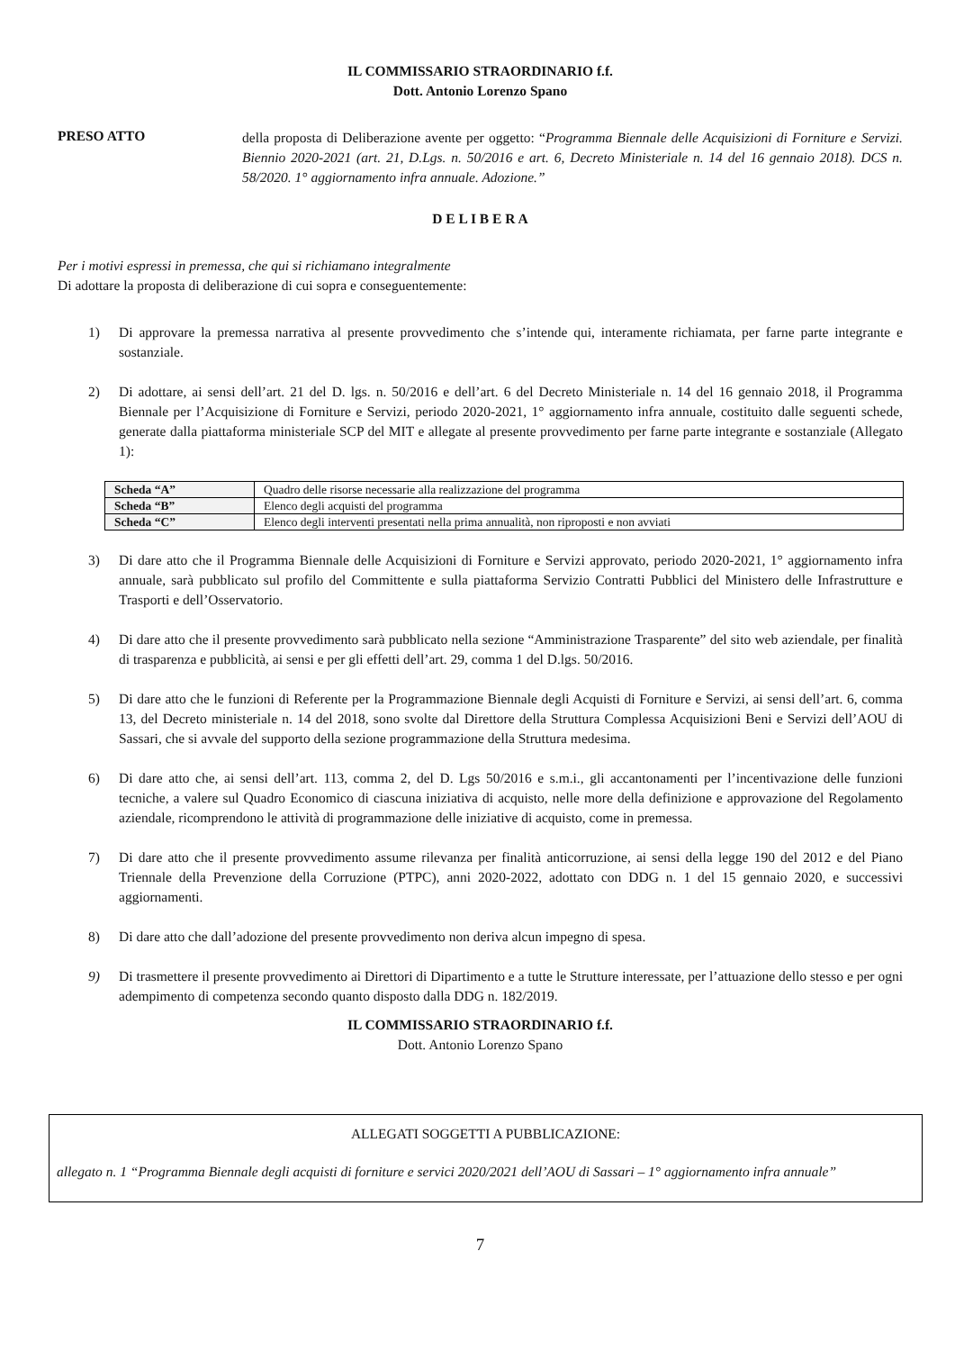IL COMMISSARIO STRAORDINARIO f.f.
Dott. Antonio Lorenzo Spano
PRESO ATTO
della proposta di Deliberazione avente per oggetto: “Programma Biennale delle Acquisizioni di Forniture e Servizi. Biennio 2020-2021 (art. 21, D.Lgs. n. 50/2016 e art. 6, Decreto Ministeriale n. 14 del 16 gennaio 2018). DCS n. 58/2020. 1° aggiornamento infra annuale. Adozione.”
D E L I B E R A
Per i motivi espressi in premessa, che qui si richiamano integralmente
Di adottare la proposta di deliberazione di cui sopra e conseguentemente:
1) Di approvare la premessa narrativa al presente provvedimento che s’intende qui, interamente richiamata, per farne parte integrante e sostanziale.
2) Di adottare, ai sensi dell’art. 21 del D. lgs. n. 50/2016 e dell’art. 6 del Decreto Ministeriale n. 14 del 16 gennaio 2018, il Programma Biennale per l’Acquisizione di Forniture e Servizi, periodo 2020-2021, 1° aggiornamento infra annuale, costituito dalle seguenti schede, generate dalla piattaforma ministeriale SCP del MIT e allegate al presente provvedimento per farne parte integrante e sostanziale (Allegato 1):
| Scheda “A” | Quadro delle risorse necessarie alla realizzazione del programma |
| Scheda “B” | Elenco degli acquisti del programma |
| Scheda “C” | Elenco degli interventi presentati nella prima annualità, non riproposti e non avviati |
3) Di dare atto che il Programma Biennale delle Acquisizioni di Forniture e Servizi approvato, periodo 2020-2021, 1° aggiornamento infra annuale, sarà pubblicato sul profilo del Committente e sulla piattaforma Servizio Contratti Pubblici del Ministero delle Infrastrutture e Trasporti e dell’Osservatorio.
4) Di dare atto che il presente provvedimento sarà pubblicato nella sezione “Amministrazione Trasparente” del sito web aziendale, per finalità di trasparenza e pubblicità, ai sensi e per gli effetti dell’art. 29, comma 1 del D.lgs. 50/2016.
5) Di dare atto che le funzioni di Referente per la Programmazione Biennale degli Acquisti di Forniture e Servizi, ai sensi dell’art. 6, comma 13, del Decreto ministeriale n. 14 del 2018, sono svolte dal Direttore della Struttura Complessa Acquisizioni Beni e Servizi dell’AOU di Sassari, che si avvale del supporto della sezione programmazione della Struttura medesima.
6) Di dare atto che, ai sensi dell’art. 113, comma 2, del D. Lgs 50/2016 e s.m.i., gli accantonamenti per l’incentivazione delle funzioni tecniche, a valere sul Quadro Economico di ciascuna iniziativa di acquisto, nelle more della definizione e approvazione del Regolamento aziendale, ricomprendono le attività di programmazione delle iniziative di acquisto, come in premessa.
7) Di dare atto che il presente provvedimento assume rilevanza per finalità anticorruzione, ai sensi della legge 190 del 2012 e del Piano Triennale della Prevenzione della Corruzione (PTPC), anni 2020-2022, adottato con DDG n. 1 del 15 gennaio 2020, e successivi aggiornamenti.
8) Di dare atto che dall’adozione del presente provvedimento non deriva alcun impegno di spesa.
9) Di trasmettere il presente provvedimento ai Direttori di Dipartimento e a tutte le Strutture interessate, per l’attuazione dello stesso e per ogni adempimento di competenza secondo quanto disposto dalla DDG n. 182/2019.
IL COMMISSARIO STRAORDINARIO f.f.
Dott. Antonio Lorenzo Spano
ALLEGATI SOGGETTI A PUBBLICAZIONE:
allegato n. 1 “Programma Biennale degli acquisti di forniture e servici 2020/2021 dell’AOU di Sassari – 1° aggiornamento infra annuale”
7